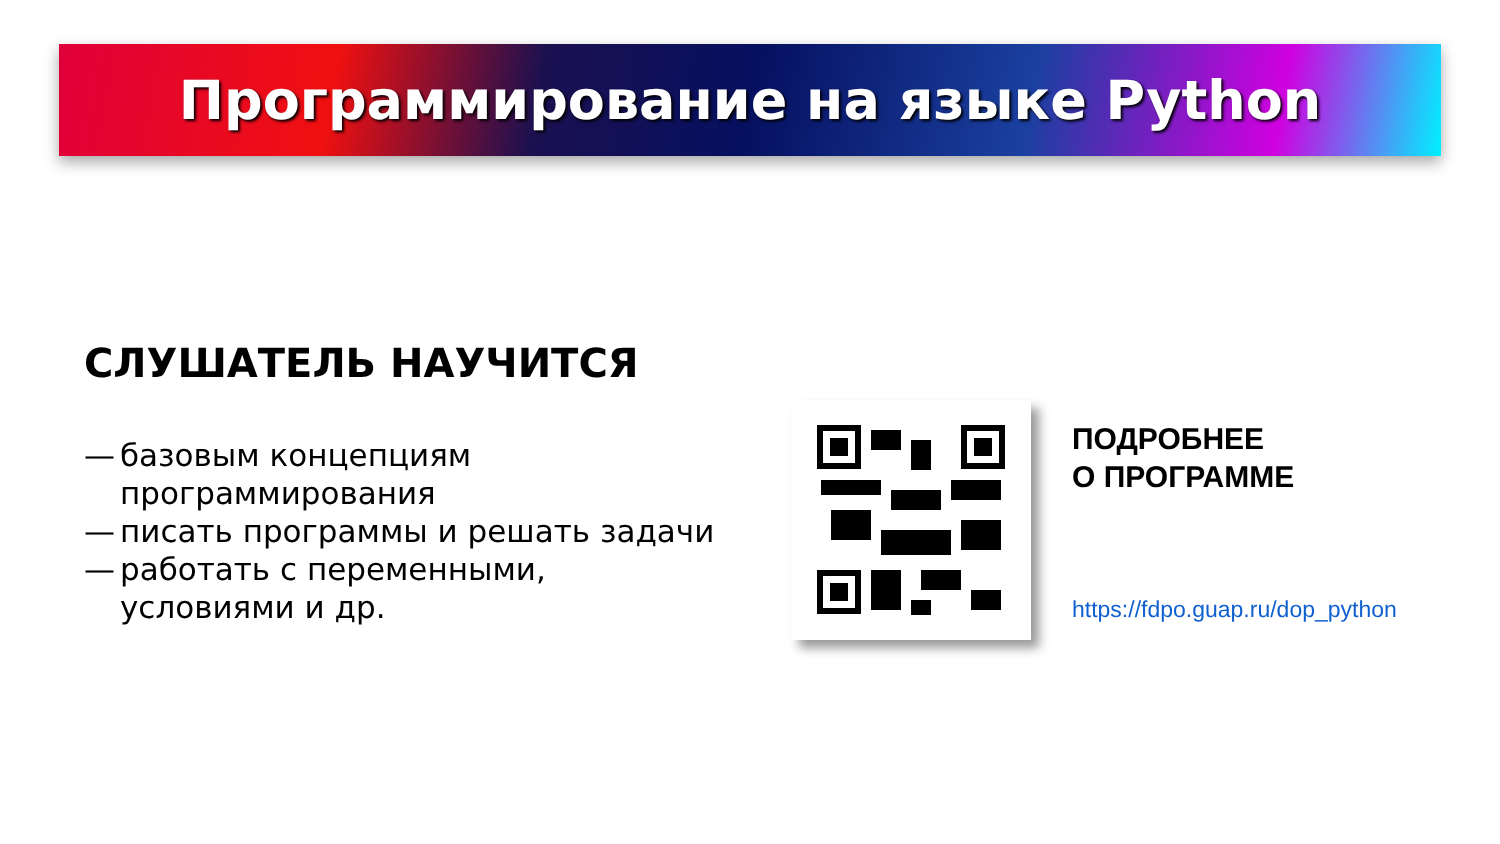Программирование на языке Python
СЛУШАТЕЛЬ НАУЧИТСЯ
— базовым концепциям программирования
— писать программы и решать задачи
— работать с переменными, условиями и др.
ПОДРОБНЕЕ
О ПРОГРАММЕ
https://fdpo.guap.ru/dop_python